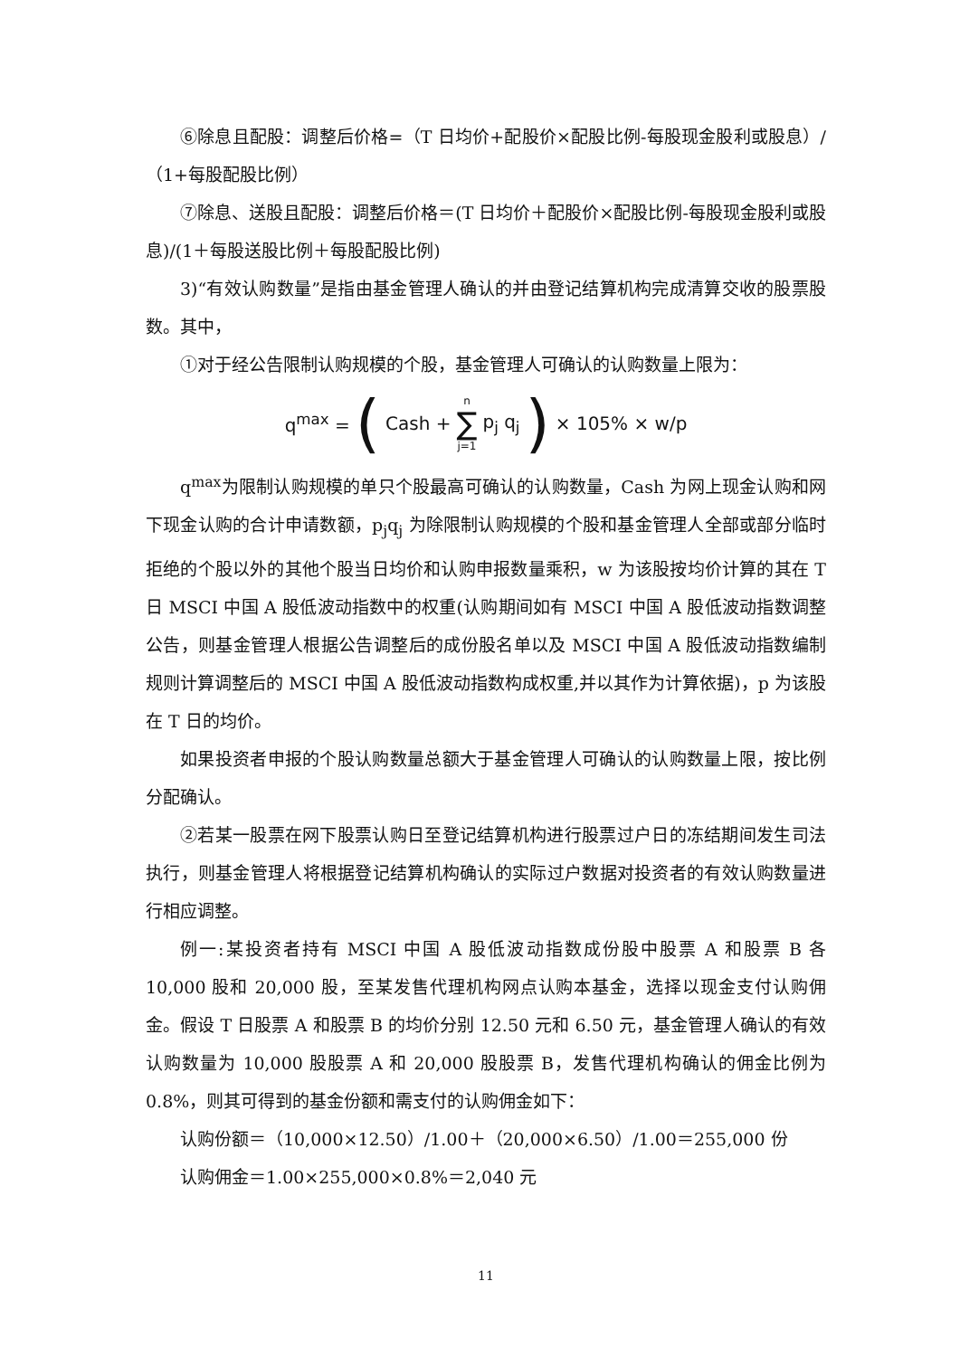⑥除息且配股：调整后价格=（T 日均价+配股价×配股比例-每股现金股利或股息）/（1+每股配股比例）
⑦除息、送股且配股：调整后价格＝(T 日均价＋配股价×配股比例-每股现金股利或股息)/(1＋每股送股比例＋每股配股比例)
3)“有效认购数量”是指由基金管理人确认的并由登记结算机构完成清算交收的股票股数。其中，
①对于经公告限制认购规模的个股，基金管理人可确认的认购数量上限为：
q<sup>max</sup> = (Cash + n ∑ j=1 p<sub>j</sub> q<sub>j</sub>) × 105% × w/p
q<sup>max</sup>为限制认购规模的单只个股最高可确认的认购数量，Cash 为网上现金认购和网下现金认购的合计申请数额，p<sub>j</sub>q<sub>j</sub> 为除限制认购规模的个股和基金管理人全部或部分临时拒绝的个股以外的其他个股当日均价和认购申报数量乘积，w 为该股按均价计算的其在 T 日 MSCI 中国 A 股低波动指数中的权重(认购期间如有 MSCI 中国 A 股低波动指数调整公告，则基金管理人根据公告调整后的成份股名单以及 MSCI 中国 A 股低波动指数编制规则计算调整后的 MSCI 中国 A 股低波动指数构成权重,并以其作为计算依据)，p 为该股在 T 日的均价。
如果投资者申报的个股认购数量总额大于基金管理人可确认的认购数量上限，按比例分配确认。
②若某一股票在网下股票认购日至登记结算机构进行股票过户日的冻结期间发生司法执行，则基金管理人将根据登记结算机构确认的实际过户数据对投资者的有效认购数量进行相应调整。
例一:某投资者持有 MSCI 中国 A 股低波动指数成份股中股票 A 和股票 B 各 10,000 股和 20,000 股，至某发售代理机构网点认购本基金，选择以现金支付认购佣金。假设 T 日股票 A 和股票 B 的均价分别 12.50 元和 6.50 元，基金管理人确认的有效认购数量为 10,000 股股票 A 和 20,000 股股票 B，发售代理机构确认的佣金比例为 0.8%，则其可得到的基金份额和需支付的认购佣金如下：
认购份额＝（10,000×12.50）/1.00＋（20,000×6.50）/1.00＝255,000 份
认购佣金＝1.00×255,000×0.8%＝2,040 元
11